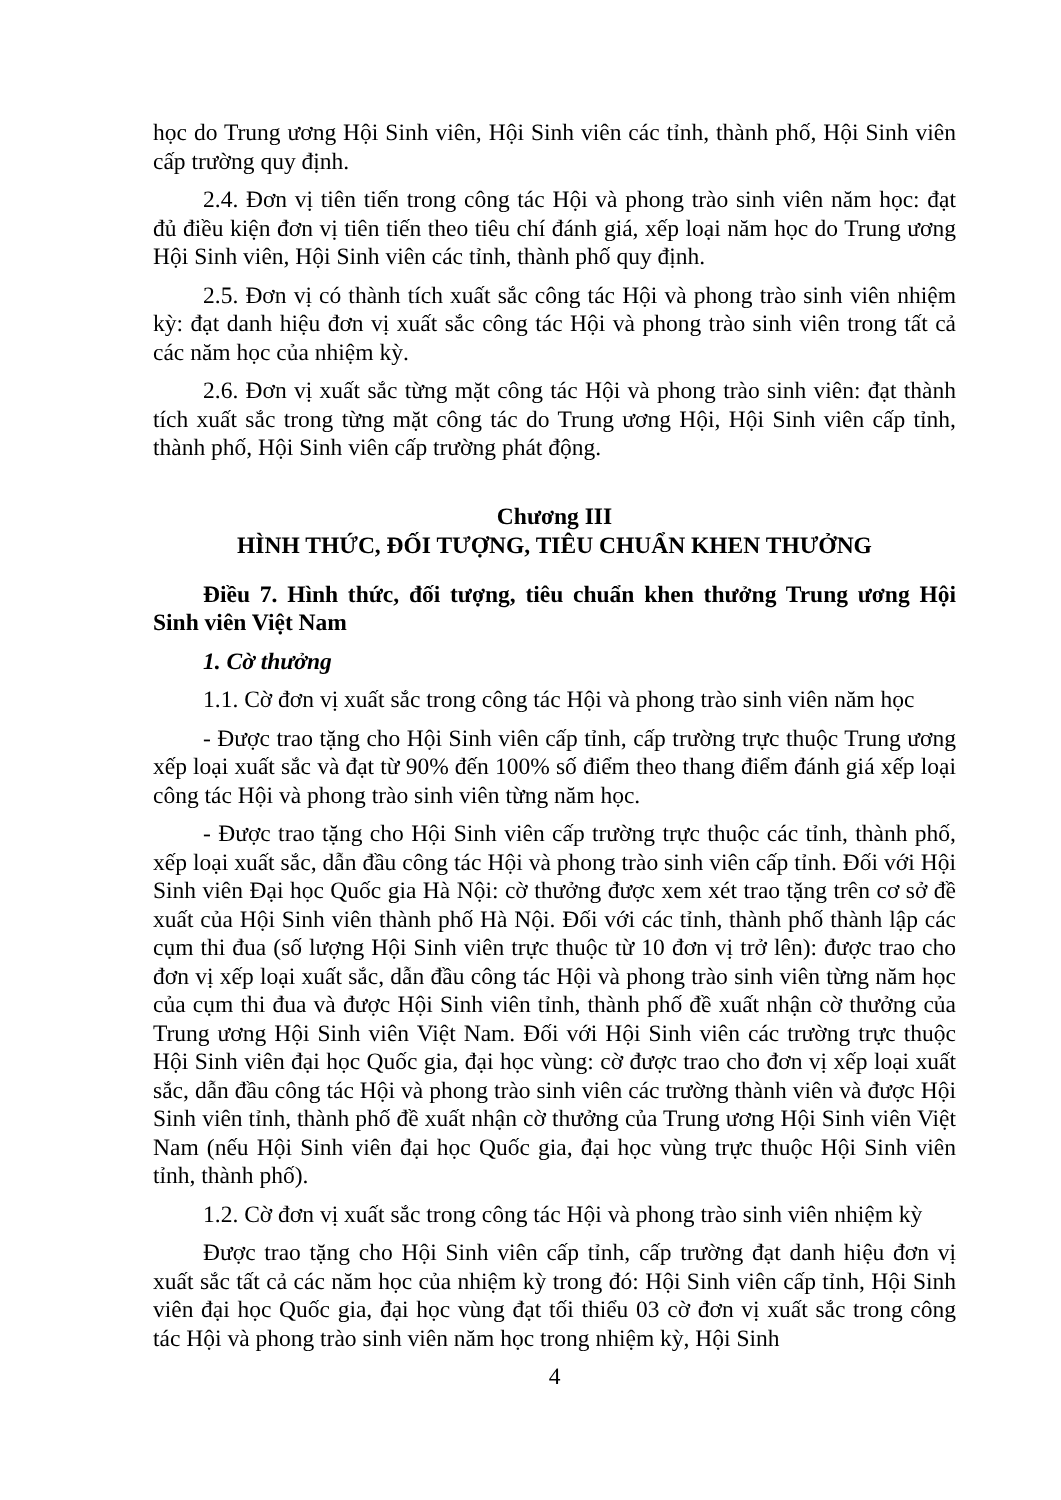học do Trung ương Hội Sinh viên, Hội Sinh viên các tỉnh, thành phố, Hội Sinh viên cấp trường quy định.
2.4. Đơn vị tiên tiến trong công tác Hội và phong trào sinh viên năm học: đạt đủ điều kiện đơn vị tiên tiến theo tiêu chí đánh giá, xếp loại năm học do Trung ương Hội Sinh viên, Hội Sinh viên các tỉnh, thành phố quy định.
2.5. Đơn vị có thành tích xuất sắc công tác Hội và phong trào sinh viên nhiệm kỳ: đạt danh hiệu đơn vị xuất sắc công tác Hội và phong trào sinh viên trong tất cả các năm học của nhiệm kỳ.
2.6. Đơn vị xuất sắc từng mặt công tác Hội và phong trào sinh viên: đạt thành tích xuất sắc trong từng mặt công tác do Trung ương Hội, Hội Sinh viên cấp tỉnh, thành phố, Hội Sinh viên cấp trường phát động.
Chương III
HÌNH THỨC, ĐỐI TƯỢNG, TIÊU CHUẨN KHEN THƯỞNG
Điều 7. Hình thức, đối tượng, tiêu chuẩn khen thưởng Trung ương Hội Sinh viên Việt Nam
1. Cờ thưởng
1.1. Cờ đơn vị xuất sắc trong công tác Hội và phong trào sinh viên năm học
- Được trao tặng cho Hội Sinh viên cấp tỉnh, cấp trường trực thuộc Trung ương xếp loại xuất sắc và đạt từ 90% đến 100% số điểm theo thang điểm đánh giá xếp loại công tác Hội và phong trào sinh viên từng năm học.
- Được trao tặng cho Hội Sinh viên cấp trường trực thuộc các tỉnh, thành phố, xếp loại xuất sắc, dẫn đầu công tác Hội và phong trào sinh viên cấp tỉnh. Đối với Hội Sinh viên Đại học Quốc gia Hà Nội: cờ thưởng được xem xét trao tặng trên cơ sở đề xuất của Hội Sinh viên thành phố Hà Nội. Đối với các tỉnh, thành phố thành lập các cụm thi đua (số lượng Hội Sinh viên trực thuộc từ 10 đơn vị trở lên): được trao cho đơn vị xếp loại xuất sắc, dẫn đầu công tác Hội và phong trào sinh viên từng năm học của cụm thi đua và được Hội Sinh viên tỉnh, thành phố đề xuất nhận cờ thưởng của Trung ương Hội Sinh viên Việt Nam. Đối với Hội Sinh viên các trường trực thuộc Hội Sinh viên đại học Quốc gia, đại học vùng: cờ được trao cho đơn vị xếp loại xuất sắc, dẫn đầu công tác Hội và phong trào sinh viên các trường thành viên và được Hội Sinh viên tỉnh, thành phố đề xuất nhận cờ thưởng của Trung ương Hội Sinh viên Việt Nam (nếu Hội Sinh viên đại học Quốc gia, đại học vùng trực thuộc Hội Sinh viên tỉnh, thành phố).
1.2. Cờ đơn vị xuất sắc trong công tác Hội và phong trào sinh viên nhiệm kỳ
Được trao tặng cho Hội Sinh viên cấp tỉnh, cấp trường đạt danh hiệu đơn vị xuất sắc tất cả các năm học của nhiệm kỳ trong đó: Hội Sinh viên cấp tỉnh, Hội Sinh viên đại học Quốc gia, đại học vùng đạt tối thiểu 03 cờ đơn vị xuất sắc trong công tác Hội và phong trào sinh viên năm học trong nhiệm kỳ, Hội Sinh
4